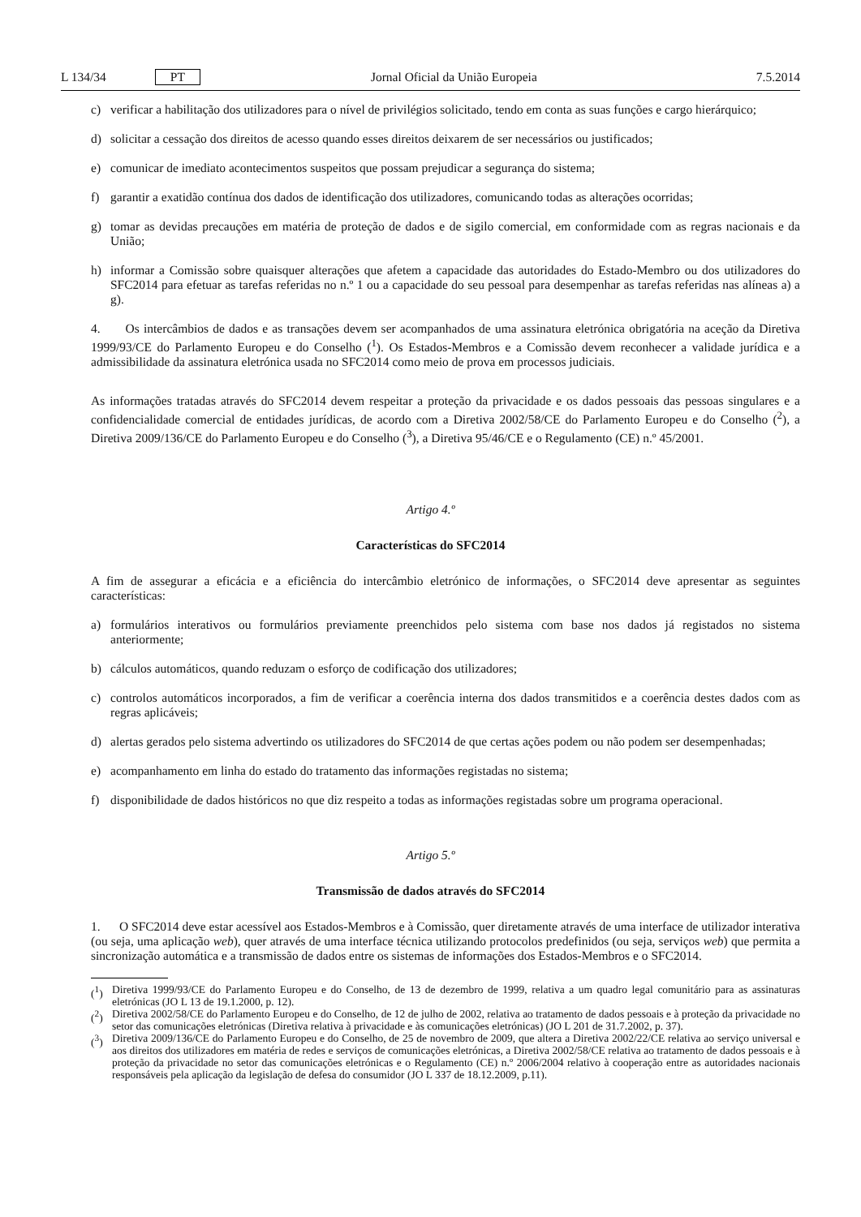L 134/34 PT Jornal Oficial da União Europeia 7.5.2014
c) verificar a habilitação dos utilizadores para o nível de privilégios solicitado, tendo em conta as suas funções e cargo hierárquico;
d) solicitar a cessação dos direitos de acesso quando esses direitos deixarem de ser necessários ou justificados;
e) comunicar de imediato acontecimentos suspeitos que possam prejudicar a segurança do sistema;
f) garantir a exatidão contínua dos dados de identificação dos utilizadores, comunicando todas as alterações ocorridas;
g) tomar as devidas precauções em matéria de proteção de dados e de sigilo comercial, em conformidade com as regras nacionais e da União;
h) informar a Comissão sobre quaisquer alterações que afetem a capacidade das autoridades do Estado-Membro ou dos utilizadores do SFC2014 para efetuar as tarefas referidas no n.º 1 ou a capacidade do seu pessoal para desempenhar as tarefas referidas nas alíneas a) a g).
4. Os intercâmbios de dados e as transações devem ser acompanhados de uma assinatura eletrónica obrigatória na aceção da Diretiva 1999/93/CE do Parlamento Europeu e do Conselho (<sup>1</sup>). Os Estados-Membros e a Comissão devem reconhecer a validade jurídica e a admissibilidade da assinatura eletrónica usada no SFC2014 como meio de prova em processos judiciais.
As informações tratadas através do SFC2014 devem respeitar a proteção da privacidade e os dados pessoais das pessoas singulares e a confidencialidade comercial de entidades jurídicas, de acordo com a Diretiva 2002/58/CE do Parlamento Europeu e do Conselho (<sup>2</sup>), a Diretiva 2009/136/CE do Parlamento Europeu e do Conselho (<sup>3</sup>), a Diretiva 95/46/CE e o Regulamento (CE) n.º 45/2001.
Artigo 4.º
Características do SFC2014
A fim de assegurar a eficácia e a eficiência do intercâmbio eletrónico de informações, o SFC2014 deve apresentar as seguintes características:
a) formulários interativos ou formulários previamente preenchidos pelo sistema com base nos dados já registados no sistema anteriormente;
b) cálculos automáticos, quando reduzam o esforço de codificação dos utilizadores;
c) controlos automáticos incorporados, a fim de verificar a coerência interna dos dados transmitidos e a coerência destes dados com as regras aplicáveis;
d) alertas gerados pelo sistema advertindo os utilizadores do SFC2014 de que certas ações podem ou não podem ser desempenhadas;
e) acompanhamento em linha do estado do tratamento das informações registadas no sistema;
f) disponibilidade de dados históricos no que diz respeito a todas as informações registadas sobre um programa operacional.
Artigo 5.º
Transmissão de dados através do SFC2014
1. O SFC2014 deve estar acessível aos Estados-Membros e à Comissão, quer diretamente através de uma interface de utilizador interativa (ou seja, uma aplicação web), quer através de uma interface técnica utilizando protocolos predefinidos (ou seja, serviços web) que permita a sincronização automática e a transmissão de dados entre os sistemas de informações dos Estados-Membros e o SFC2014.
(<sup>1</sup>) Diretiva 1999/93/CE do Parlamento Europeu e do Conselho, de 13 de dezembro de 1999, relativa a um quadro legal comunitário para as assinaturas eletrónicas (JO L 13 de 19.1.2000, p. 12).
(<sup>2</sup>) Diretiva 2002/58/CE do Parlamento Europeu e do Conselho, de 12 de julho de 2002, relativa ao tratamento de dados pessoais e à proteção da privacidade no setor das comunicações eletrónicas (Diretiva relativa à privacidade e às comunicações eletrónicas) (JO L 201 de 31.7.2002, p. 37).
(<sup>3</sup>) Diretiva 2009/136/CE do Parlamento Europeu e do Conselho, de 25 de novembro de 2009, que altera a Diretiva 2002/22/CE relativa ao serviço universal e aos direitos dos utilizadores em matéria de redes e serviços de comunicações eletrónicas, a Diretiva 2002/58/CE relativa ao tratamento de dados pessoais e à proteção da privacidade no setor das comunicações eletrónicas e o Regulamento (CE) n.º 2006/2004 relativo à cooperação entre as autoridades nacionais responsáveis pela aplicação da legislação de defesa do consumidor (JO L 337 de 18.12.2009, p.11).